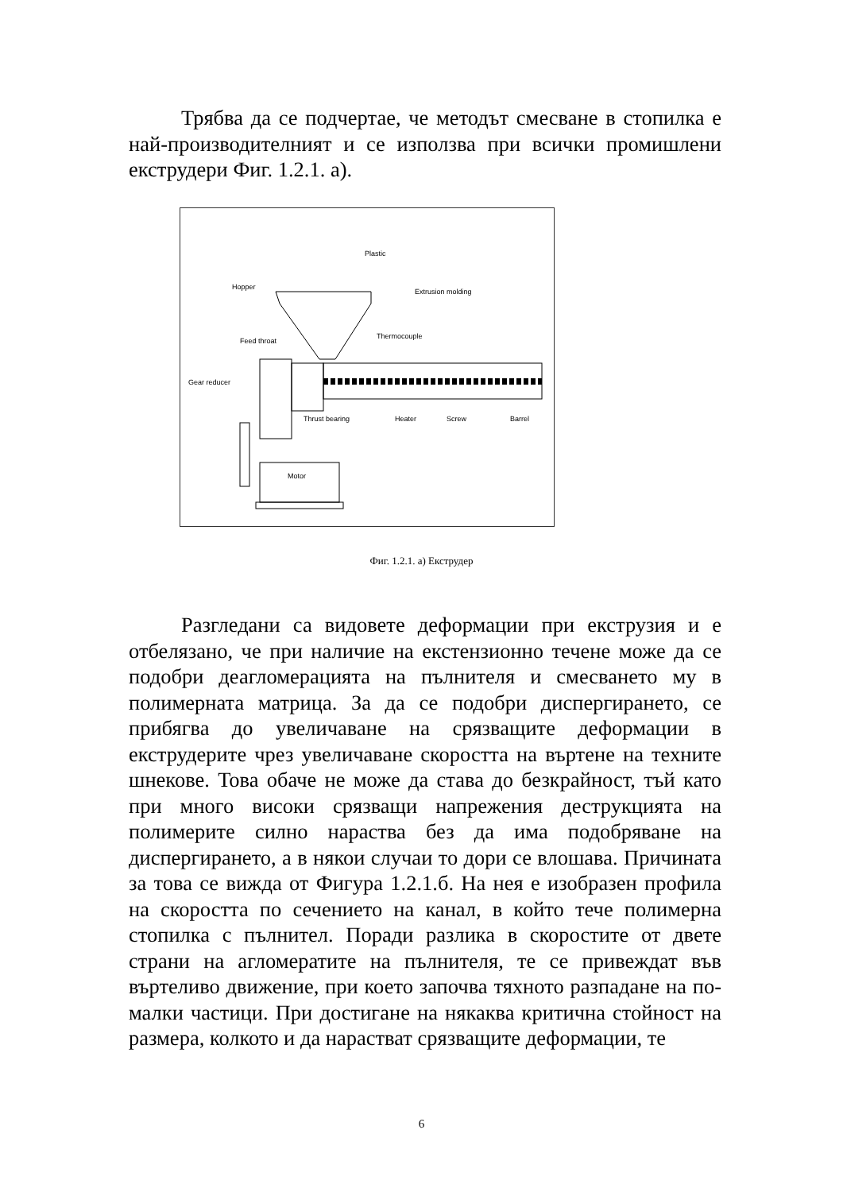Трябва да се подчертае, че методът смесване в стопилка е най-производителният и се използва при всички промишлени екструдери Фиг. 1.2.1. а).
Plastic
Hopper
Extrusion molding
Feed throat
Thermocouple
Gear reducer
Thrust bearing
Heater
Screw
Barrel
Motor
Фиг. 1.2.1. а) Екструдер
Разгледани са видовете деформации при екструзия и е отбелязано, че при наличие на екстензионно течене може да се подобри деагломерацията на пълнителя и смесването му в полимерната матрица. За да се подобри диспергирането, се прибягва до увеличаване на срязващите деформации в екструдерите чрез увеличаване скоростта на въртене на техните шнекове. Това обаче не може да става до безкрайност, тъй като при много високи срязващи напрежения деструкцията на полимерите силно нараства без да има подобряване на диспергирането, а в някои случаи то дори се влошава. Причината за това се вижда от Фигура 1.2.1.б. На нея е изобразен профила на скоростта по сечението на канал, в който тече полимерна стопилка с пълнител. Поради разлика в скоростите от двете страни на агломератите на пълнителя, те се привеждат във въртеливо движение, при което започва тяхното разпадане на по-малки частици. При достигане на някаква критична стойност на размера, колкото и да нарастват срязващите деформации, те
6